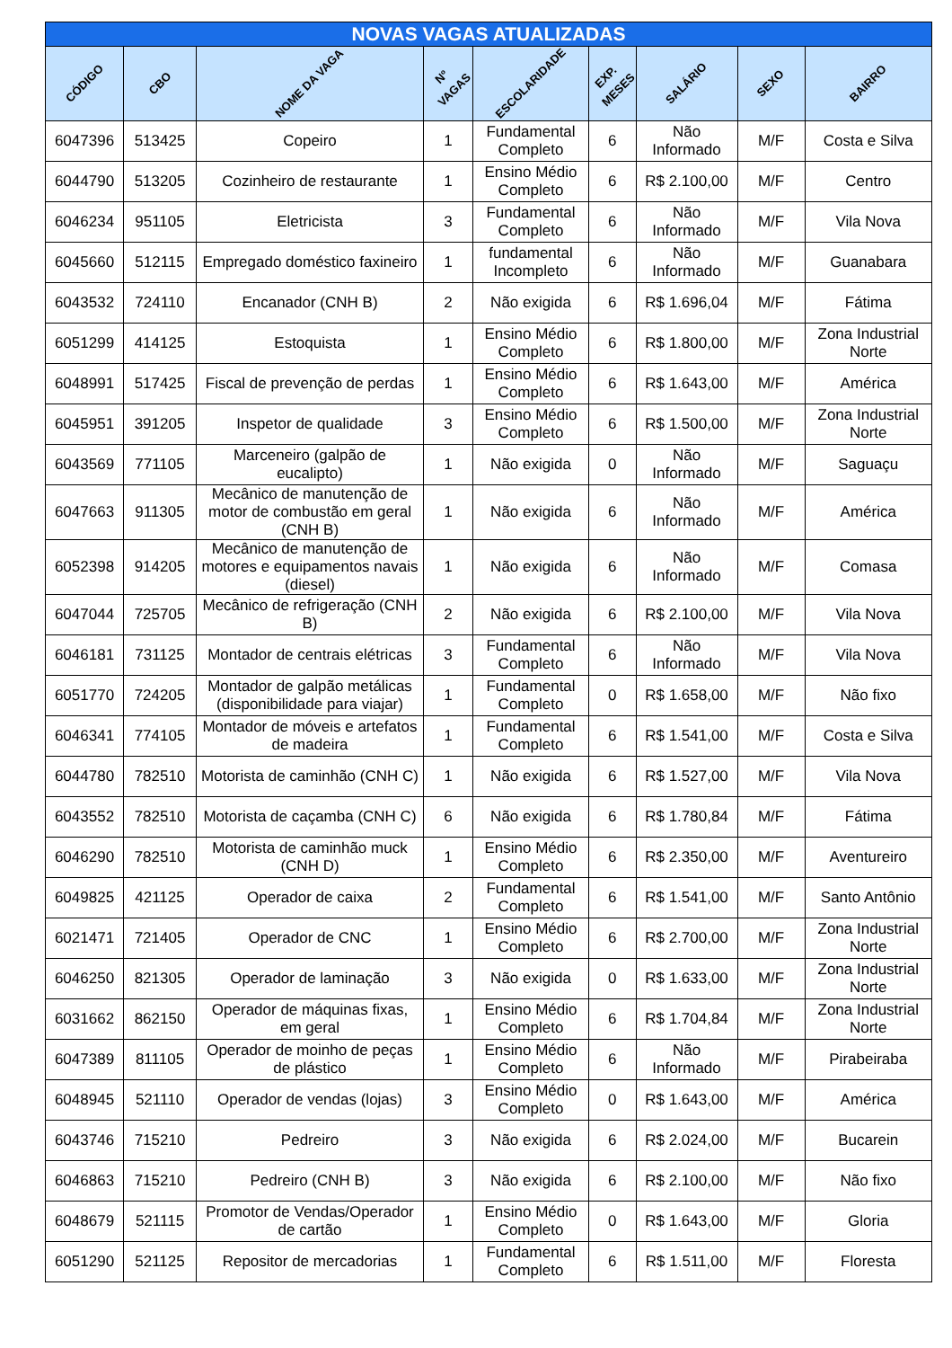| NOVAS VAGAS ATUALIZADAS | | | | | | | | |
| --- | --- | --- | --- | --- | --- | --- | --- | --- |
| CÓDIGO | CBO | NOME DA VAGA | Nº VAGAS | ESCOLARIDADE | EXP. MESES | SALÁRIO | SEXO | BAIRRO |
| 6047396 | 513425 | Copeiro | 1 | Fundamental Completo | 6 | Não Informado | M/F | Costa e Silva |
| 6044790 | 513205 | Cozinheiro de restaurante | 1 | Ensino Médio Completo | 6 | R$ 2.100,00 | M/F | Centro |
| 6046234 | 951105 | Eletricista | 3 | Fundamental Completo | 6 | Não Informado | M/F | Vila Nova |
| 6045660 | 512115 | Empregado doméstico faxineiro | 1 | fundamental Incompleto | 6 | Não Informado | M/F | Guanabara |
| 6043532 | 724110 | Encanador (CNH B) | 2 | Não exigida | 6 | R$ 1.696,04 | M/F | Fátima |
| 6051299 | 414125 | Estoquista | 1 | Ensino Médio Completo | 6 | R$ 1.800,00 | M/F | Zona Industrial Norte |
| 6048991 | 517425 | Fiscal de prevenção de perdas | 1 | Ensino Médio Completo | 6 | R$ 1.643,00 | M/F | América |
| 6045951 | 391205 | Inspetor de qualidade | 3 | Ensino Médio Completo | 6 | R$ 1.500,00 | M/F | Zona Industrial Norte |
| 6043569 | 771105 | Marceneiro (galpão de eucalipto) | 1 | Não exigida | 0 | Não Informado | M/F | Saguaçu |
| 6047663 | 911305 | Mecânico de manutenção de motor de combustão em geral (CNH B) | 1 | Não exigida | 6 | Não Informado | M/F | América |
| 6052398 | 914205 | Mecânico de manutenção de motores e equipamentos navais (diesel) | 1 | Não exigida | 6 | Não Informado | M/F | Comasa |
| 6047044 | 725705 | Mecânico de refrigeração (CNH B) | 2 | Não exigida | 6 | R$ 2.100,00 | M/F | Vila Nova |
| 6046181 | 731125 | Montador de centrais elétricas | 3 | Fundamental Completo | 6 | Não Informado | M/F | Vila Nova |
| 6051770 | 724205 | Montador de galpão metálicas (disponibilidade para viajar) | 1 | Fundamental Completo | 0 | R$ 1.658,00 | M/F | Não fixo |
| 6046341 | 774105 | Montador de móveis e artefatos de madeira | 1 | Fundamental Completo | 6 | R$ 1.541,00 | M/F | Costa e Silva |
| 6044780 | 782510 | Motorista de caminhão (CNH C) | 1 | Não exigida | 6 | R$ 1.527,00 | M/F | Vila Nova |
| 6043552 | 782510 | Motorista de caçamba (CNH C) | 6 | Não exigida | 6 | R$ 1.780,84 | M/F | Fátima |
| 6046290 | 782510 | Motorista de caminhão muck (CNH D) | 1 | Ensino Médio Completo | 6 | R$ 2.350,00 | M/F | Aventureiro |
| 6049825 | 421125 | Operador de caixa | 2 | Fundamental Completo | 6 | R$ 1.541,00 | M/F | Santo Antônio |
| 6021471 | 721405 | Operador de CNC | 1 | Ensino Médio Completo | 6 | R$ 2.700,00 | M/F | Zona Industrial Norte |
| 6046250 | 821305 | Operador de laminação | 3 | Não exigida | 0 | R$ 1.633,00 | M/F | Zona Industrial Norte |
| 6031662 | 862150 | Operador de máquinas fixas, em geral | 1 | Ensino Médio Completo | 6 | R$ 1.704,84 | M/F | Zona Industrial Norte |
| 6047389 | 811105 | Operador de moinho de peças de plástico | 1 | Ensino Médio Completo | 6 | Não Informado | M/F | Pirabeiraba |
| 6048945 | 521110 | Operador de vendas (lojas) | 3 | Ensino Médio Completo | 0 | R$ 1.643,00 | M/F | América |
| 6043746 | 715210 | Pedreiro | 3 | Não exigida | 6 | R$ 2.024,00 | M/F | Bucarein |
| 6046863 | 715210 | Pedreiro (CNH B) | 3 | Não exigida | 6 | R$ 2.100,00 | M/F | Não fixo |
| 6048679 | 521115 | Promotor de Vendas/Operador de cartão | 1 | Ensino Médio Completo | 0 | R$ 1.643,00 | M/F | Gloria |
| 6051290 | 521125 | Repositor de mercadorias | 1 | Fundamental Completo | 6 | R$ 1.511,00 | M/F | Floresta |